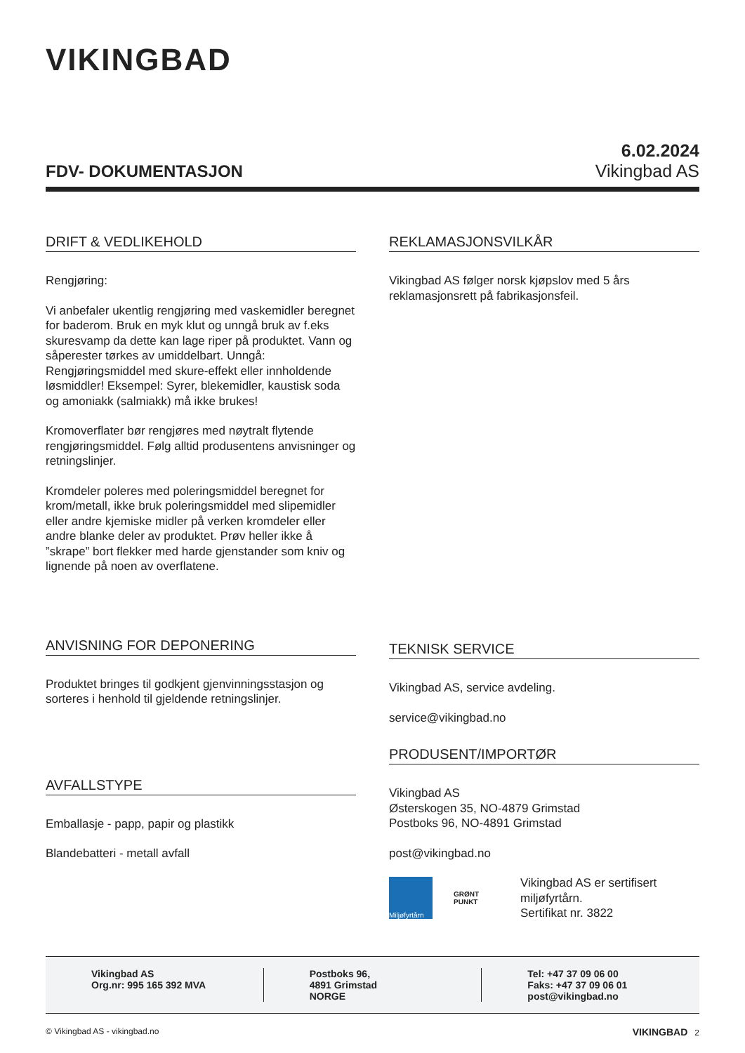VIKINGBAD
FDV- DOKUMENTASJON
6.02.2024
Vikingbad AS
DRIFT & VEDLIKEHOLD
Rengjøring:
Vi anbefaler ukentlig rengjøring med vaskemidler beregnet for baderom. Bruk en myk klut og unngå bruk av f.eks skuresvamp da dette kan lage riper på produktet. Vann og såperester tørkes av umiddelbart. Unngå: Rengjøringsmiddel med skure-effekt eller innholdende løsmiddler! Eksempel: Syrer, blekemidler, kaustisk soda og amoniakk (salmiakk) må ikke brukes!
Kromoverflater bør rengjøres med nøytralt flytende rengjøringsmiddel. Følg alltid produsentens anvisninger og retningslinjer.
Kromdeler poleres med poleringsmiddel beregnet for krom/metall, ikke bruk poleringsmiddel med slipemidler eller andre kjemiske midler på verken kromdeler eller andre blanke deler av produktet. Prøv heller ikke å ”skrape” bort flekker med harde gjenstander som kniv og lignende på noen av overflatene.
ANVISNING FOR DEPONERING
Produktet bringes til godkjent gjenvinningsstasjon og sorteres i henhold til gjeldende retningslinjer.
AVFALLSTYPE
Emballasje - papp, papir og plastikk
Blandebatteri - metall avfall
REKLAMASJONSVILKÅR
Vikingbad AS følger norsk kjøpslov med 5 års reklamasjonsrett på fabrikasjonsfeil.
TEKNISK SERVICE
Vikingbad AS, service avdeling.
service@vikingbad.no
PRODUSENT/IMPORTØR
Vikingbad AS
Østerskogen 35, NO-4879 Grimstad
Postboks 96, NO-4891 Grimstad
post@vikingbad.no
Miljøfyrtårn
GRØNT PUNKT
Vikingbad AS er sertifisert miljøfyrtårn.
Sertifikat nr. 3822
Vikingbad AS
Org.nr: 995 165 392 MVA
Postboks 96,
4891 Grimstad
NORGE
Tel: +47 37 09 06 00
Faks: +47 37 09 06 01
post@vikingbad.no
© Vikingbad AS - vikingbad.no VIKINGBAD 2